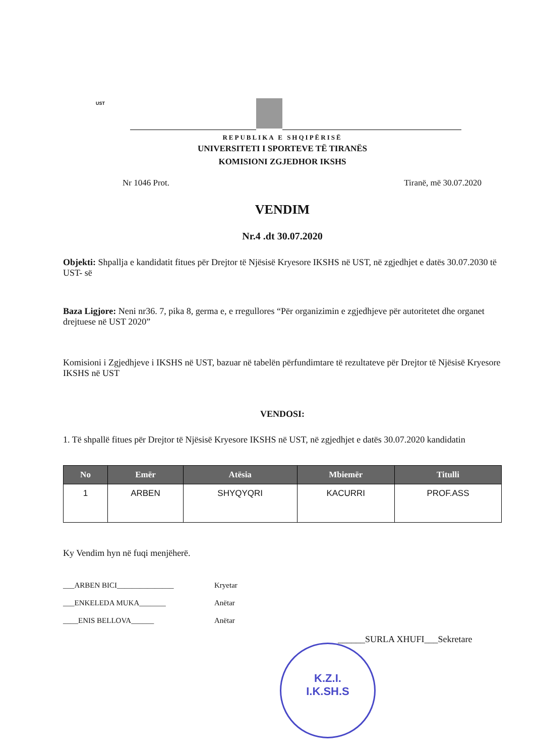UST
REPUBLIKA E SHQIPËRISË
UNIVERSITETI I SPORTEVE TË TIRANËS
KOMISIONI ZGJEDHOR IKSHS
Nr 1046 Prot. Tiranë, më 30.07.2020
VENDIM
Nr.4 .dt 30.07.2020
Objekti: Shpallja e kandidatit fitues për Drejtor të Njësisë Kryesore IKSHS në UST, në zgjedhjet e datës 30.07.2030 të UST- së
Baza Ligjore: Neni nr36. 7, pika 8, germa e, e rregullores “Për organizimin e zgjedhjeve për autoritetet dhe organet drejtuese në UST 2020”
Komisioni i Zgjedhjeve i IKSHS në UST, bazuar në tabelën përfundimtare të rezultateve për Drejtor të Njësisë Kryesore IKSHS në UST
VENDOSI:
1. Të shpallë fitues për Drejtor të Njësisë Kryesore IKSHS në UST, në zgjedhjet e datës 30.07.2020 kandidatin
| No | Emër | Atësia | Mbiemër | Titulli |
| --- | --- | --- | --- | --- |
| 1 | ARBEN | SHYQYQRI | KACURRI | PROF.ASS |
Ky Vendim hyn në fuqi menjëherë.
___ARBEN BICI_______________ Kryetar
___ENKELEDA MUKA_______ Anëtar
____ENIS BELLOVA______ Anëtar
______SURLA XHUFI___Sekretare
K.Z.I.
I.K.SH.S